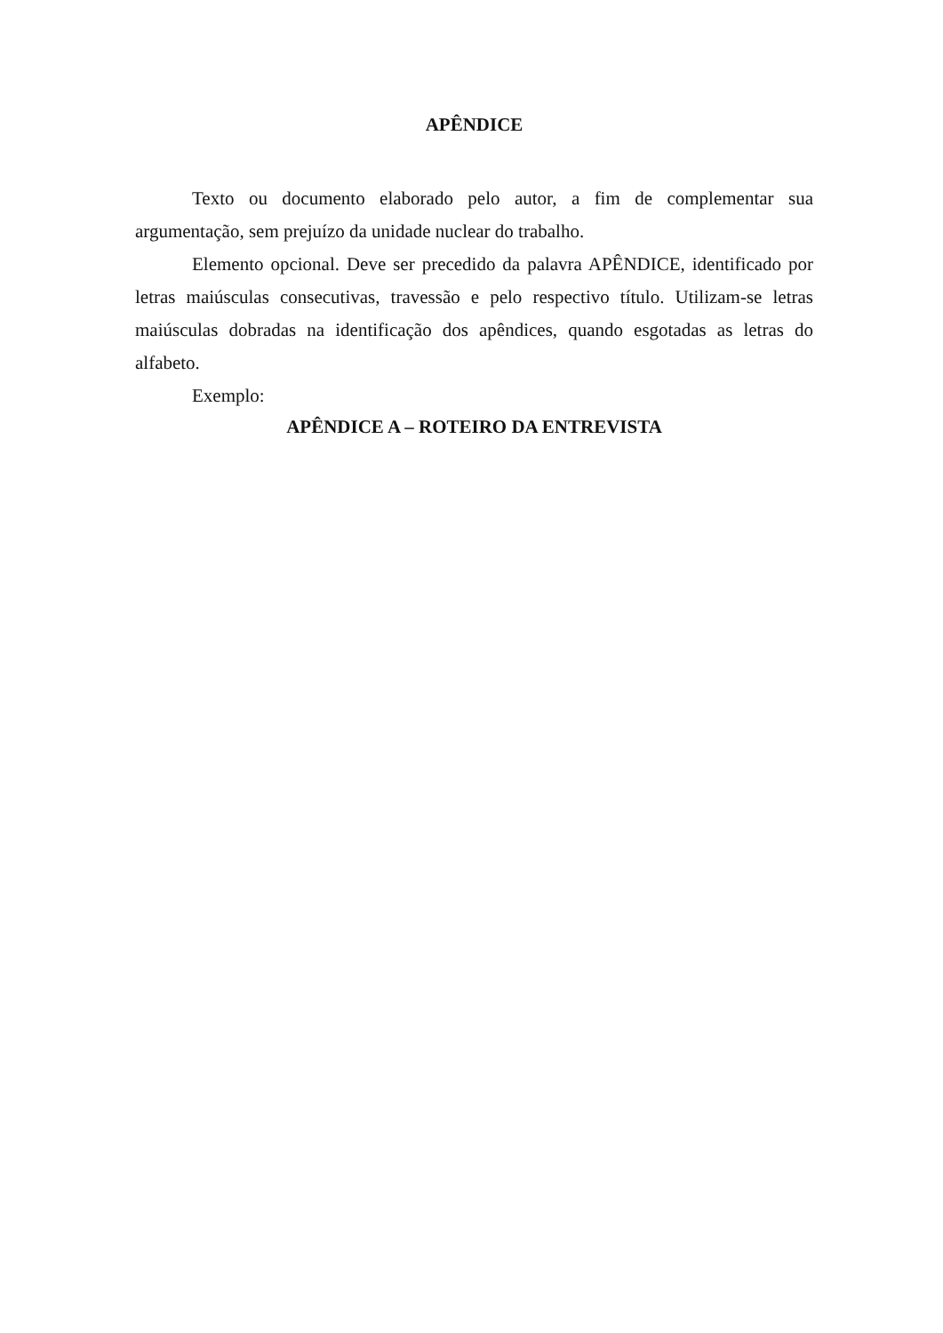APÊNDICE
Texto ou documento elaborado pelo autor, a fim de complementar sua argumentação, sem prejuízo da unidade nuclear do trabalho.
Elemento opcional. Deve ser precedido da palavra APÊNDICE, identificado por letras maiúsculas consecutivas, travessão e pelo respectivo título. Utilizam-se letras maiúsculas dobradas na identificação dos apêndices, quando esgotadas as letras do alfabeto.
Exemplo:
APÊNDICE A – ROTEIRO DA ENTREVISTA